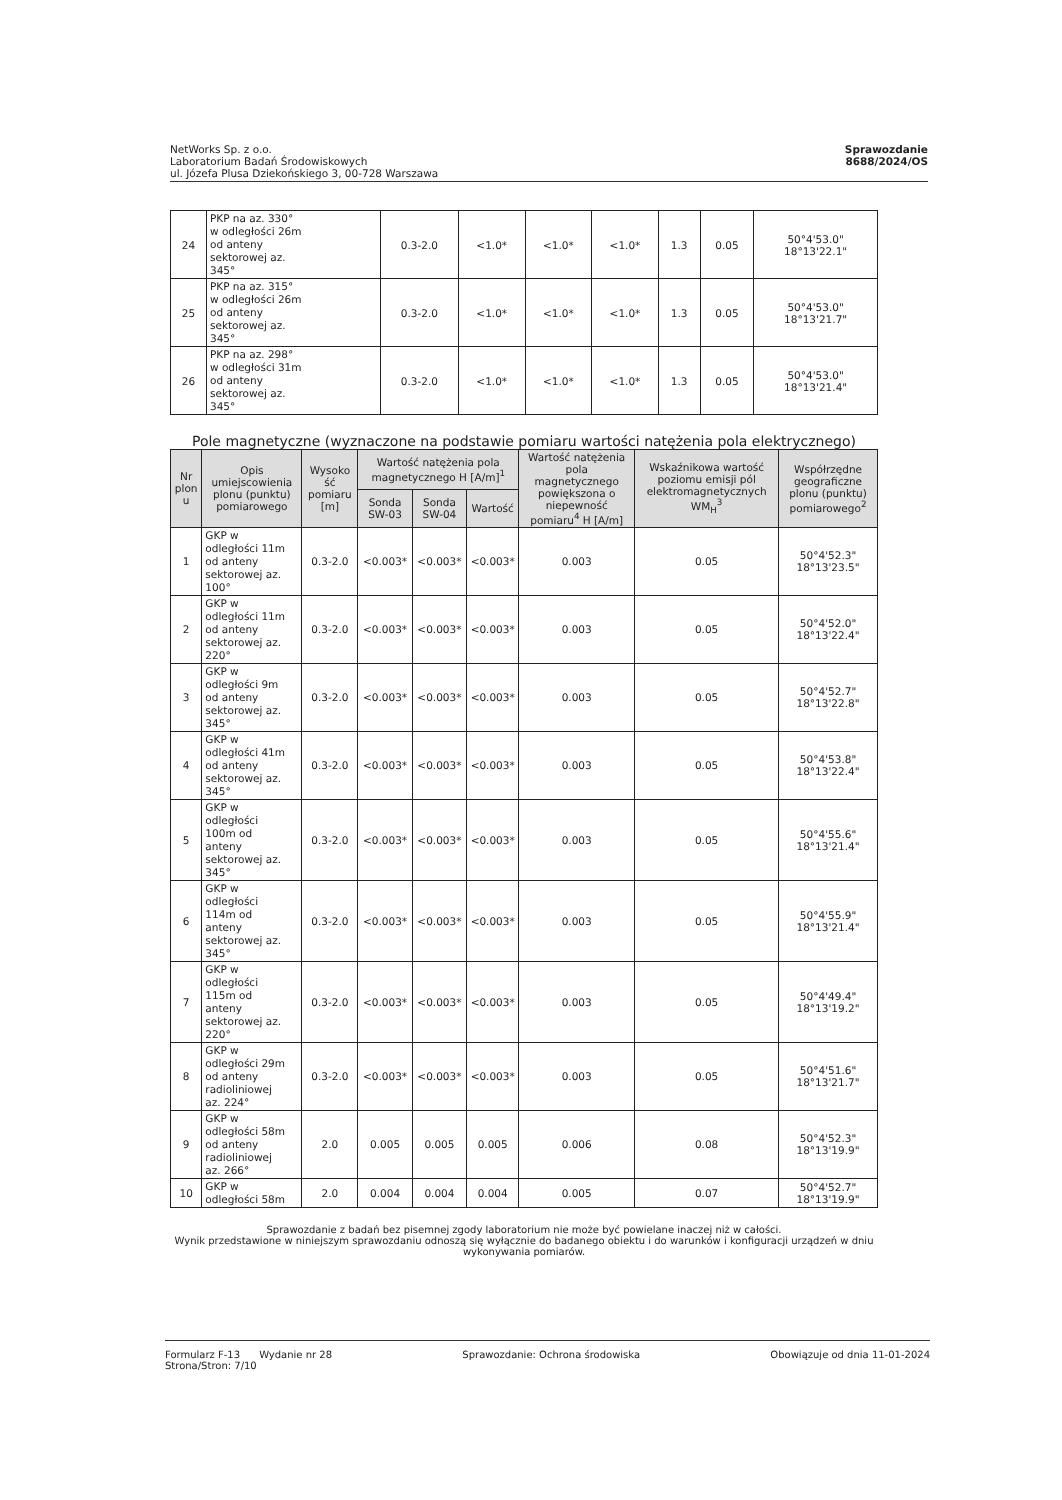NetWorks Sp. z o.o.
Laboratorium Badań Środowiskowych
ul. Józefa Plusa Dziekońskiego 3, 00-728 Warszawa
Sprawozdanie
8688/2024/OS
| 24 | PKP na az. 330° w odległości 26m od anteny sektorowej az. 345° | 0.3-2.0 | <1.0* | <1.0* | <1.0* | 1.3 | 0.05 | 50°4'53.0" 18°13'22.1" |
| 25 | PKP na az. 315° w odległości 26m od anteny sektorowej az. 345° | 0.3-2.0 | <1.0* | <1.0* | <1.0* | 1.3 | 0.05 | 50°4'53.0" 18°13'21.7" |
| 26 | PKP na az. 298° w odległości 31m od anteny sektorowej az. 345° | 0.3-2.0 | <1.0* | <1.0* | <1.0* | 1.3 | 0.05 | 50°4'53.0" 18°13'21.4" |
Pole magnetyczne (wyznaczone na podstawie pomiaru wartości natężenia pola elektrycznego)
| Nr plon u | Opis umiejscowienia plonu (punktu) pomiarowego | Wysoko ść pomiaru [m] | Wartość natężenia pola magnetycznego H [A/m]<sup>1</sup> | | | Wartość natężenia pola magnetycznego powiększona o niepewność pomiaru<sup>4</sup> H [A/m] | Wskaźnikowa wartość poziomu emisji pól elektromagnetycznych WM<sub>H</sub><sup>3</sup> | Współrzędne geograficzne plonu (punktu) pomiarowego<sup>2</sup> |
| --- | --- | --- | --- | --- | --- | --- | --- | --- |
| | | | Sonda SW-03 | Sonda SW-04 | Wartość | | | |
| 1 | GKP w odległości 11m od anteny sektorowej az. 100° | 0.3-2.0 | <0.003* | <0.003* | <0.003* | 0.003 | 0.05 | 50°4'52.3" 18°13'23.5" |
| 2 | GKP w odległości 11m od anteny sektorowej az. 220° | 0.3-2.0 | <0.003* | <0.003* | <0.003* | 0.003 | 0.05 | 50°4'52.0" 18°13'22.4" |
| 3 | GKP w odległości 9m od anteny sektorowej az. 345° | 0.3-2.0 | <0.003* | <0.003* | <0.003* | 0.003 | 0.05 | 50°4'52.7" 18°13'22.8" |
| 4 | GKP w odległości 41m od anteny sektorowej az. 345° | 0.3-2.0 | <0.003* | <0.003* | <0.003* | 0.003 | 0.05 | 50°4'53.8" 18°13'22.4" |
| 5 | GKP w odległości 100m od anteny sektorowej az. 345° | 0.3-2.0 | <0.003* | <0.003* | <0.003* | 0.003 | 0.05 | 50°4'55.6" 18°13'21.4" |
| 6 | GKP w odległości 114m od anteny sektorowej az. 345° | 0.3-2.0 | <0.003* | <0.003* | <0.003* | 0.003 | 0.05 | 50°4'55.9" 18°13'21.4" |
| 7 | GKP w odległości 115m od anteny sektorowej az. 220° | 0.3-2.0 | <0.003* | <0.003* | <0.003* | 0.003 | 0.05 | 50°4'49.4" 18°13'19.2" |
| 8 | GKP w odległości 29m od anteny radioliniowej az. 224° | 0.3-2.0 | <0.003* | <0.003* | <0.003* | 0.003 | 0.05 | 50°4'51.6" 18°13'21.7" |
| 9 | GKP w odległości 58m od anteny radioliniowej az. 266° | 2.0 | 0.005 | 0.005 | 0.005 | 0.006 | 0.08 | 50°4'52.3" 18°13'19.9" |
| 10 | GKP w odległości 58m | 2.0 | 0.004 | 0.004 | 0.004 | 0.005 | 0.07 | 50°4'52.7" 18°13'19.9" |
Sprawozdanie z badań bez pisemnej zgody laboratorium nie może być powielane inaczej niż w całości.
Wynik przedstawione w niniejszym sprawozdaniu odnoszą się wyłącznie do badanego obiektu i do warunków i konfiguracji urządzeń w dniu wykonywania pomiarów.
Formularz F-13 Wydanie nr 28
Strona/Stron: 7/10
Sprawozdanie: Ochrona środowiska
Obowiązuje od dnia 11-01-2024